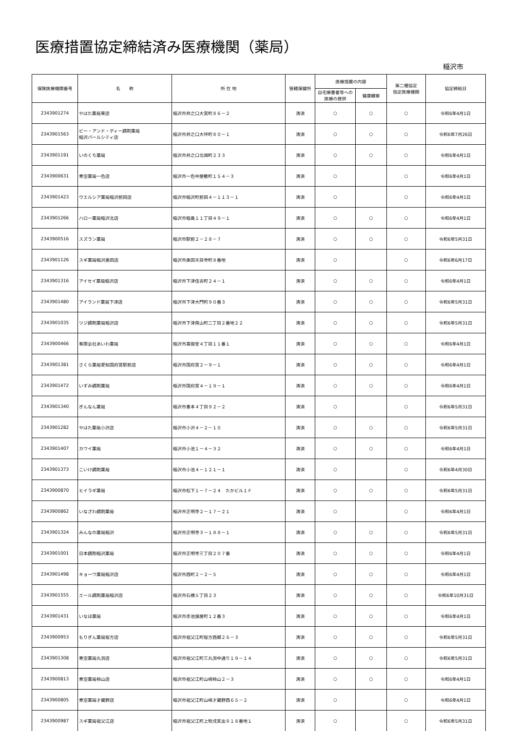医療措置協定締結済み医療機関（薬局）
稲沢市
| 保険医療機関番号 | 名 称 | 所 在 地 | 管轄保健所 | 医療措置の内容 | | 第二種協定 指定医療機関 | 協定締結日 |
| --- | --- | --- | --- | --- | --- | --- | --- |
| | | | | 自宅療養者等への医療の提供 | 健康観察 | | |
| 2343901274 | やはた薬局東店 | 稲沢市井之口大宮町８６－２ | 清須 | ○ | ○ | ○ | 令和6年4月1日 |
| 2343901563 | ビー・アンド・ディー調剤薬局 稲沢パールシティ店 | 稲沢市井之口大坪町８０－１ | 清須 | ○ | ○ | ○ | 令和6年7月26日 |
| 2343901191 | いのくち薬局 | 稲沢市井之口北畑町２３３ | 清須 | ○ | ○ | ○ | 令和6年4月1日 |
| 2343900631 | 青空薬局一色店 | 稲沢市一色中屋敷町１５４－３ | 清須 | ○ | | ○ | 令和6年4月1日 |
| 2343901423 | ウエルシア薬局稲沢前田店 | 稲沢市稲沢町前田４－１１３－１ | 清須 | ○ | | ○ | 令和6年4月1日 |
| 2343901266 | ハロー薬局稲沢北店 | 稲沢市稲島１１丁目４９－１ | 清須 | ○ | ○ | ○ | 令和6年4月1日 |
| 2343900516 | スズラン薬局 | 稲沢市駅前２－２８－７ | 清須 | ○ | ○ | ○ | 令和6年5月31日 |
| 2343901126 | スギ薬局稲沢奥田店 | 稲沢市奥田天目寺町８番地 | 清須 | ○ | | ○ | 令和6年6月17日 |
| 2343901316 | アイセイ薬局稲沢店 | 稲沢市下津住吉町２４－１ | 清須 | ○ | ○ | ○ | 令和6年4月1日 |
| 2343901480 | アイランド薬局下津店 | 稲沢市下津大門町９０番３ | 清須 | ○ | ○ | ○ | 令和6年5月31日 |
| 2343901035 | ツジ調剤薬局稲沢店 | 稲沢市下津南山町二丁目２番地２２ | 清須 | ○ | ○ | ○ | 令和6年5月31日 |
| 2343900466 | 有限会社あいわ薬局 | 稲沢市高御堂４丁目１１番１ | 清須 | ○ | ○ | ○ | 令和6年4月1日 |
| 2343901381 | さくら薬局愛知国府宮駅前店 | 稲沢市国府宮２－９－１ | 清須 | ○ | ○ | ○ | 令和6年4月1日 |
| 2343901472 | いずみ調剤薬局 | 稲沢市国府宮４－１９－１ | 清須 | ○ | ○ | ○ | 令和6年4月1日 |
| 2343901340 | ぎんなん薬局 | 稲沢市重本４丁目９２－２ | 清須 | ○ | | ○ | 令和6年5月31日 |
| 2343901282 | やはた薬局小沢店 | 稲沢市小沢４－２－１０ | 清須 | ○ | ○ | ○ | 令和6年5月31日 |
| 2343901407 | カワイ薬局 | 稲沢市小池１－４－３２ | 清須 | ○ | ○ | ○ | 令和6年4月1日 |
| 2343901373 | こいけ調剤薬局 | 稲沢市小池４－１２１－１ | 清須 | ○ | | ○ | 令和6年4月30日 |
| 2343900870 | ヒイラギ薬局 | 稲沢市松下１－７－２４ たかビル１Ｆ | 清須 | ○ | ○ | ○ | 令和6年5月31日 |
| 2343900862 | いなざわ調剤薬局 | 稲沢市正明寺２－１７－２１ | 清須 | ○ | | ○ | 令和6年4月1日 |
| 2343901324 | みんなの薬局稲沢 | 稲沢市正明寺３－１８８－１ | 清須 | ○ | ○ | ○ | 令和6年5月31日 |
| 2343901001 | 日本調剤稲沢薬局 | 稲沢市正明寺三丁目２０７番 | 清須 | ○ | ○ | ○ | 令和6年4月1日 |
| 2343901498 | キョーワ薬局稲沢店 | 稲沢市西町２－２－５ | 清須 | ○ | ○ | ○ | 令和6年4月1日 |
| 2343901555 | エール調剤薬局稲沢店 | 稲沢市石橋５丁目２３ | 清須 | ○ | ○ | ○ | 令和6年10月31日 |
| 2343901431 | いなほ薬局 | 稲沢市赤池旗屋町１２番３ | 清須 | ○ | ○ | ○ | 令和6年4月1日 |
| 2343900953 | もりぎん薬局桜方店 | 稲沢市祖父江町桜方西郷２６－３ | 清須 | ○ | ○ | ○ | 令和6年5月31日 |
| 2343901308 | 青空薬局丸渕店 | 稲沢市祖父江町三丸渕中通り１９－１４ | 清須 | ○ | ○ | ○ | 令和6年5月31日 |
| 2343900813 | 青空薬局柿山店 | 稲沢市祖父江町山崎柿山２－３ | 清須 | ○ | ○ | ○ | 令和6年4月1日 |
| 2343900805 | 青空薬局才蔵野店 | 稲沢市祖父江町山崎才蔵野西６５－２ | 清須 | ○ | | ○ | 令和6年4月1日 |
| 2343900987 | スギ薬局祖父江店 | 稲沢市祖父江町上牧戌亥出８１８番地１ | 清須 | ○ | | ○ | 令和6年5月31日 |